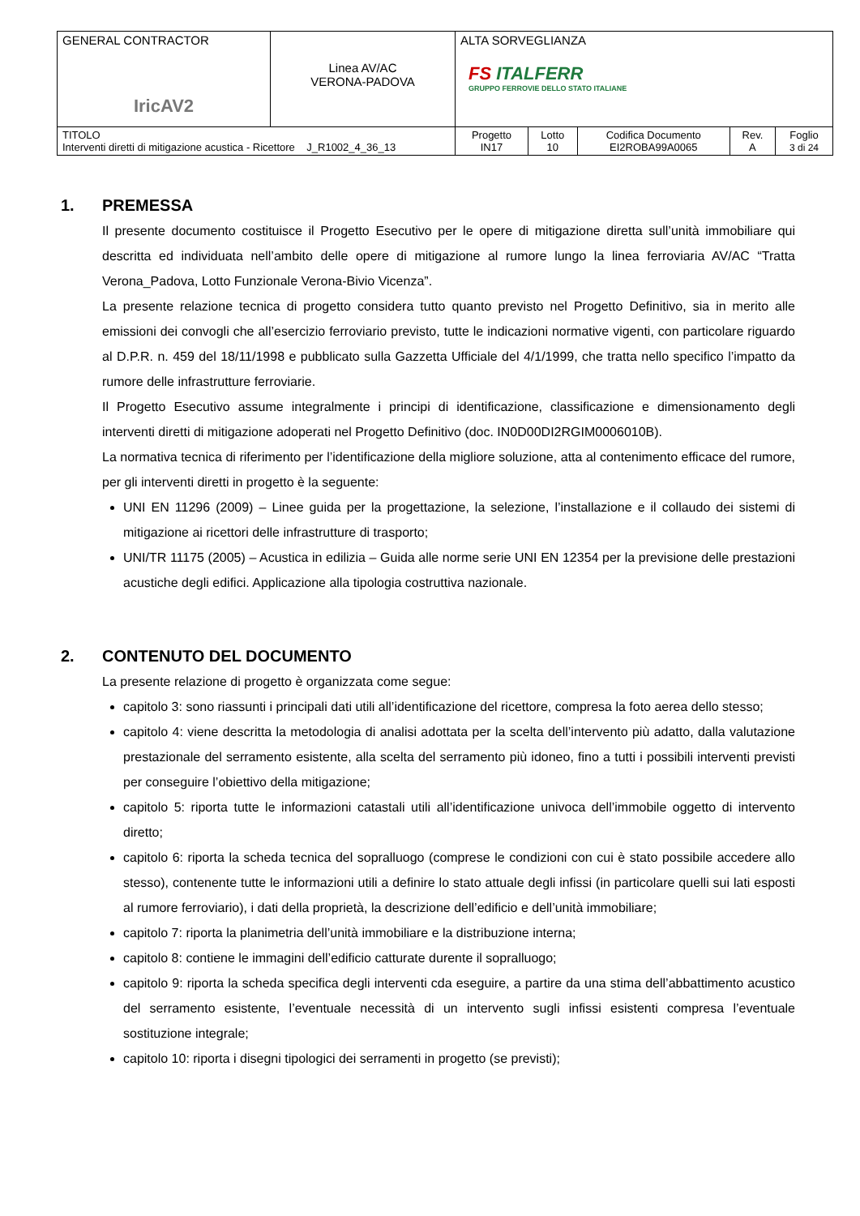| GENERAL CONTRACTOR IricAV2 | Linea AV/AC VERONA-PADOVA | ALTA SORVEGLIANZA FS ITALFERR GRUPPO FERROVIE DELLO STATO ITALIANE | | | | |
| TITOLO Interventi diretti di mitigazione acustica - Ricettore J_R1002_4_36_13 | | Progetto IN17 | Lotto 10 | Codifica Documento EI2ROBA99A0065 | Rev. A | Foglio 3 di 24 |
1. PREMESSA
Il presente documento costituisce il Progetto Esecutivo per le opere di mitigazione diretta sull’unità immobiliare qui descritta ed individuata nell’ambito delle opere di mitigazione al rumore lungo la linea ferroviaria AV/AC “Tratta Verona_Padova, Lotto Funzionale Verona-Bivio Vicenza”.
La presente relazione tecnica di progetto considera tutto quanto previsto nel Progetto Definitivo, sia in merito alle emissioni dei convogli che all’esercizio ferroviario previsto, tutte le indicazioni normative vigenti, con particolare riguardo al D.P.R. n. 459 del 18/11/1998 e pubblicato sulla Gazzetta Ufficiale del 4/1/1999, che tratta nello specifico l’impatto da rumore delle infrastrutture ferroviarie.
Il Progetto Esecutivo assume integralmente i principi di identificazione, classificazione e dimensionamento degli interventi diretti di mitigazione adoperati nel Progetto Definitivo (doc. IN0D00DI2RGIM0006010B).
La normativa tecnica di riferimento per l’identificazione della migliore soluzione, atta al contenimento efficace del rumore, per gli interventi diretti in progetto è la seguente:
UNI EN 11296 (2009) – Linee guida per la progettazione, la selezione, l’installazione e il collaudo dei sistemi di mitigazione ai ricettori delle infrastrutture di trasporto;
UNI/TR 11175 (2005) – Acustica in edilizia – Guida alle norme serie UNI EN 12354 per la previsione delle prestazioni acustiche degli edifici. Applicazione alla tipologia costruttiva nazionale.
2. CONTENUTO DEL DOCUMENTO
La presente relazione di progetto è organizzata come segue:
capitolo 3: sono riassunti i principali dati utili all’identificazione del ricettore, compresa la foto aerea dello stesso;
capitolo 4: viene descritta la metodologia di analisi adottata per la scelta dell’intervento più adatto, dalla valutazione prestazionale del serramento esistente, alla scelta del serramento più idoneo, fino a tutti i possibili interventi previsti per conseguire l’obiettivo della mitigazione;
capitolo 5: riporta tutte le informazioni catastali utili all’identificazione univoca dell’immobile oggetto di intervento diretto;
capitolo 6: riporta la scheda tecnica del sopralluogo (comprese le condizioni con cui è stato possibile accedere allo stesso), contenente tutte le informazioni utili a definire lo stato attuale degli infissi (in particolare quelli sui lati esposti al rumore ferroviario), i dati della proprietà, la descrizione dell’edificio e dell’unità immobiliare;
capitolo 7: riporta la planimetria dell’unità immobiliare e la distribuzione interna;
capitolo 8: contiene le immagini dell’edificio catturate durente il sopralluogo;
capitolo 9: riporta la scheda specifica degli interventi cda eseguire, a partire da una stima dell’abbattimento acustico del serramento esistente, l’eventuale necessità di un intervento sugli infissi esistenti compresa l’eventuale sostituzione integrale;
capitolo 10: riporta i disegni tipologici dei serramenti in progetto (se previsti);